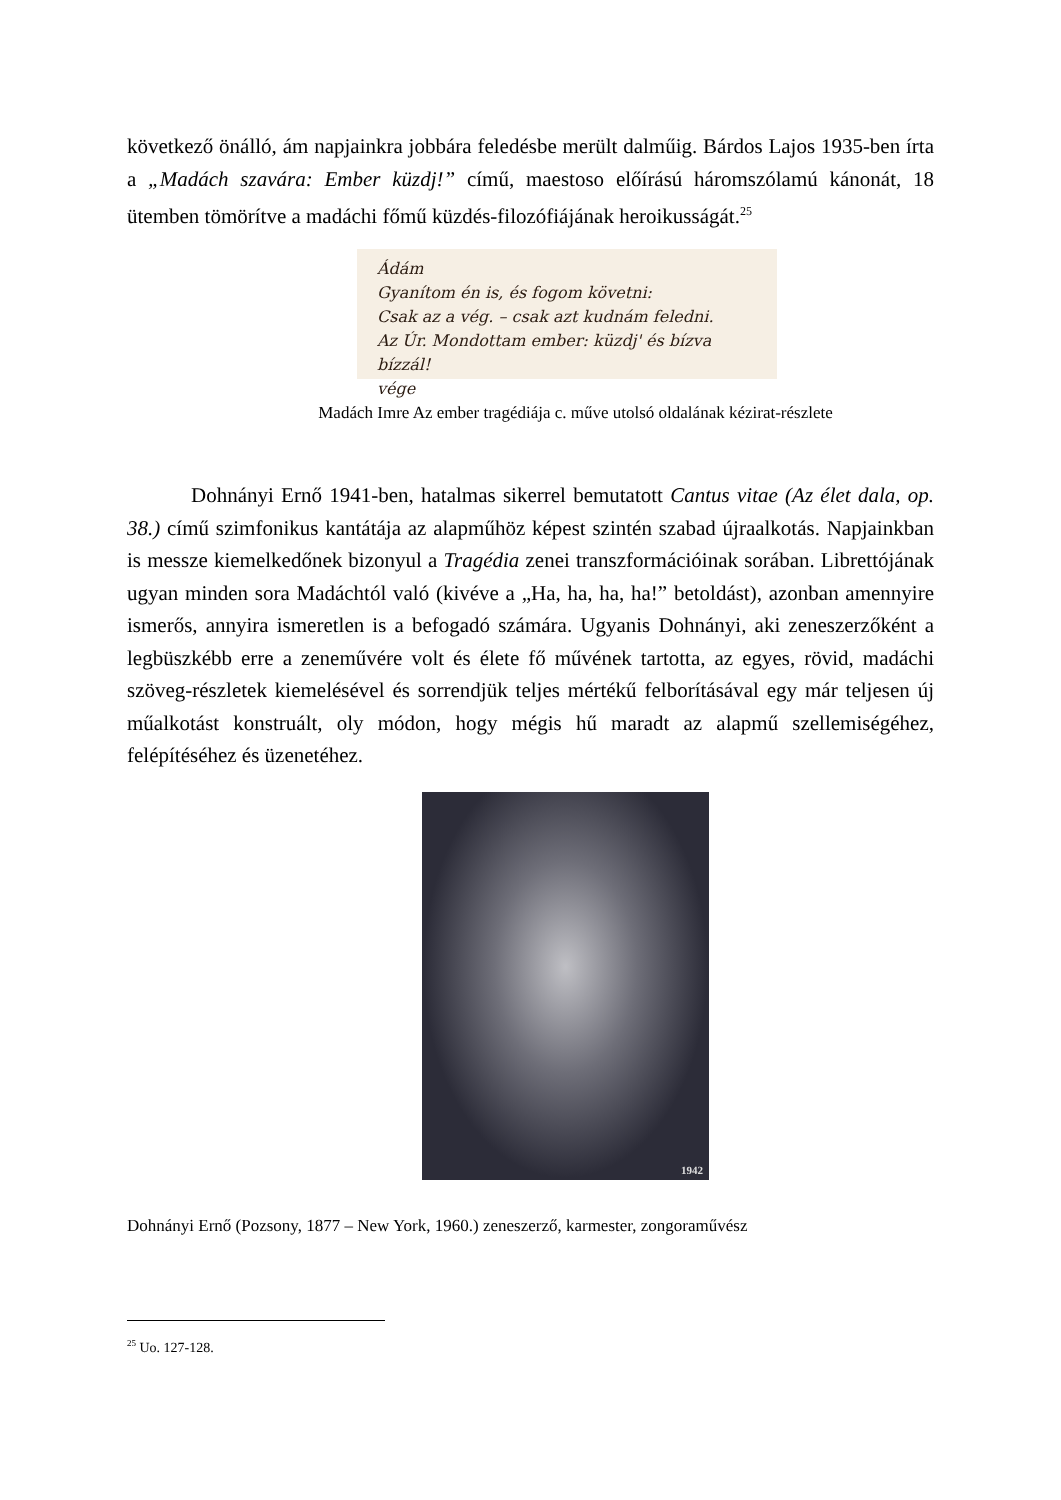következő önálló, ám napjainkra jobbára feledésbe merült dalműig. Bárdos Lajos 1935-ben írta a „Madách szavára: Ember küzdj!” című, maestoso előírású háromszólamú kánonát, 18 ütemben tömörítve a madáchi főmű küzdés-filozófiájának heroikusságát.<sup>25</sup>
Ádám
Gyanítom én is, és fogom követni:
Csak az a vég. – csak azt kudnám feledni.
Az Úr. Mondottam ember: küzdj' és bízva bízzál!
vége
Madách Imre Az ember tragédiája c. műve utolsó oldalának kézirat-részlete
Dohnányi Ernő 1941-ben, hatalmas sikerrel bemutatott Cantus vitae (Az élet dala, op. 38.) című szimfonikus kantátája az alapműhöz képest szintén szabad újraalkotás. Napjainkban is messze kiemelkedőnek bizonyul a Tragédia zenei transzformációinak sorában. Librettójának ugyan minden sora Madáchtól való (kivéve a „Ha, ha, ha, ha!” betoldást), azonban amennyire ismerős, annyira ismeretlen is a befogadó számára. Ugyanis Dohnányi, aki zeneszerzőként a legbüszkébb erre a zeneművére volt és élete fő művének tartotta, az egyes, rövid, madáchi szöveg-részletek kiemelésével és sorrendjük teljes mértékű felborításával egy már teljesen új műalkotást konstruált, oly módon, hogy mégis hű maradt az alapmű szellemiségéhez, felépítéséhez és üzenetéhez.
1942
Dohnányi Ernő (Pozsony, 1877 – New York, 1960.) zeneszerző, karmester, zongoraművész
<sup>25</sup> Uo. 127-128.